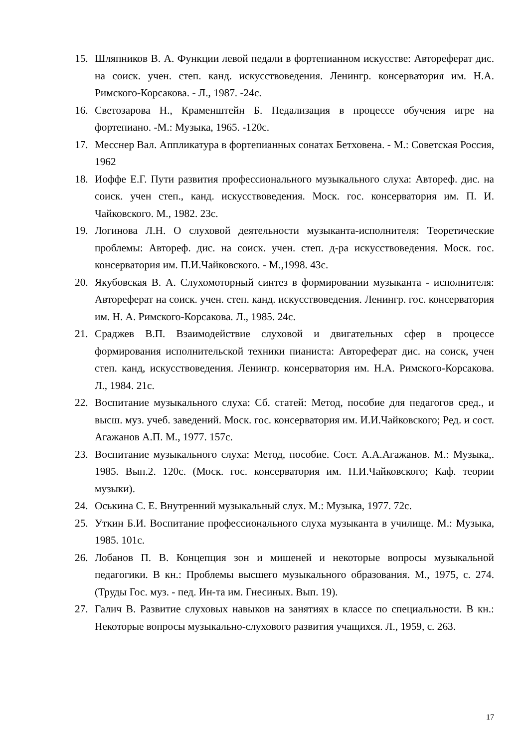15. Шляпников В. А. Функции левой педали в фортепианном искусстве: Автореферат дис. на соиск. учен. степ. канд. искусствоведения. Ленингр. консерватория им. Н.А. Римского-Корсакова. - Л., 1987. -24с.
16. Светозарова Н., Краменштейн Б. Педализация в процессе обучения игре на фортепиано. -М.: Музыка, 1965. -120с.
17. Месснер Вал. Аппликатура в фортепианных сонатах Бетховена. - М.: Советская Россия, 1962
18. Иоффе Е.Г. Пути развития профессионального музыкального слуха: Автореф. дис. на соиск. учен степ., канд. искусствоведения. Моск. гос. консерватория им. П. И. Чайковского. М., 1982. 23с.
19. Логинова Л.Н. О слуховой деятельности музыканта-исполнителя: Теоретические проблемы: Автореф. дис. на соиск. учен. степ. д-ра искусствоведения. Моск. гос. консерватория им. П.И.Чайковского. - М.,1998. 43с.
20. Якубовская В. А. Слухомоторный синтез в формировании музыканта - исполнителя: Автореферат на соиск. учен. степ. канд. искусствоведения. Ленингр. гос. консерватория им. Н. А. Римского-Корсакова. Л., 1985. 24с.
21. Сраджев В.П. Взаимодействие слуховой и двигательных сфер в процессе формирования исполнительской техники пианиста: Автореферат дис. на соиск, учен степ. канд, искусствоведения. Ленингр. консерватория им. Н.А. Римского-Корсакова. Л., 1984. 21с.
22. Воспитание музыкального слуха: Сб. статей: Метод, пособие для педагогов сред., и высш. муз. учеб. заведений. Моск. гос. консерватория им. И.И.Чайковского; Ред. и сост. Агажанов А.П. М., 1977. 157с.
23. Воспитание музыкального слуха: Метод, пособие. Сост. А.А.Агажанов. М.: Музыка,. 1985. Вып.2. 120с. (Моск. гос. консерватория им. П.И.Чайковского; Каф. теории музыки).
24. Оськина С. Е. Внутренний музыкальный слух. М.: Музыка, 1977. 72с.
25. Уткин Б.И. Воспитание профессионального слуха музыканта в училище. М.: Музыка, 1985. 101с.
26. Лобанов П. В. Концепция зон и мишеней и некоторые вопросы музыкальной педагогики. В кн.: Проблемы высшего музыкального образования. М., 1975, с. 274. (Труды Гос. муз. - пед. Ин-та им. Гнесиных. Вып. 19).
27. Галич В. Развитие слуховых навыков на занятиях в классе по специальности. В кн.: Некоторые вопросы музыкально-слухового развития учащихся. Л., 1959, с. 263.
17